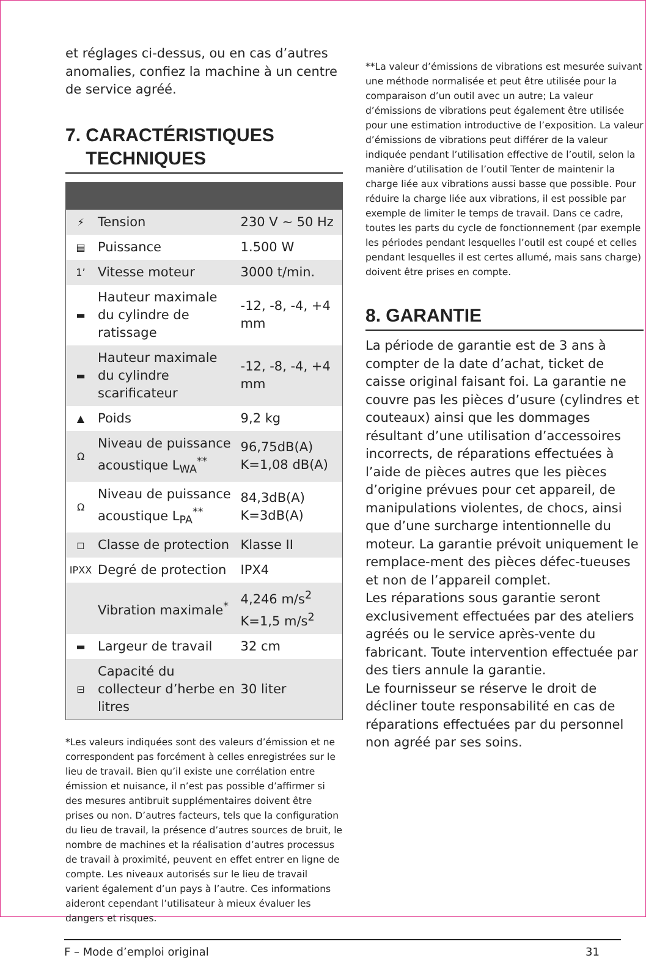et réglages ci-dessus, ou en cas d’autres anomalies, confiez la machine à un centre de service agréé.
7. CARACTÉRISTIQUES
TECHNIQUES
| ⚡ | Tension | 230 V ~ 50 Hz |
| ▤ | Puissance | 1.500 W |
| 1’ | Vitesse moteur | 3000 t/min. |
| ▬ | Hauteur maximale du cylindre de ratissage | -12, -8, -4, +4 mm |
| ▬ | Hauteur maximale du cylindre scarificateur | -12, -8, -4, +4 mm |
| ▲ | Poids | 9,2 kg |
| Ω | Niveau de puissance acoustique L<sub>WA</sub><sup>**</sup> | 96,75dB(A) K=1,08 dB(A) |
| Ω | Niveau de puissance acoustique L<sub>PA</sub><sup>**</sup> | 84,3dB(A) K=3dB(A) |
| ◻ | Classe de protection | Klasse II |
| IPXX | Degré de protection | IPX4 |
| | Vibration maximale<sup>*</sup> | 4,246 m/s<sup>2</sup> K=1,5 m/s<sup>2</sup> |
| ▬ | Largeur de travail | 32 cm |
| ⊟ | Capacité du collecteur d’herbe en litres | 30 liter |
*Les valeurs indiquées sont des valeurs d’émission et ne correspondent pas forcément à celles enregistrées sur le lieu de travail. Bien qu’il existe une corrélation entre émission et nuisance, il n’est pas possible d’affirmer si des mesures antibruit supplémentaires doivent être prises ou non. D’autres facteurs, tels que la configuration du lieu de travail, la présence d’autres sources de bruit, le nombre de machines et la réalisation d’autres processus de travail à proximité, peuvent en effet entrer en ligne de compte. Les niveaux autorisés sur le lieu de travail varient également d’un pays à l’autre. Ces informations aideront cependant l’utilisateur à mieux évaluer les dangers et risques.
**La valeur d’émissions de vibrations est mesurée suivant une méthode normalisée et peut être utilisée pour la comparaison d’un outil avec un autre; La valeur d’émissions de vibrations peut également être utilisée pour une estimation introductive de l’exposition. La valeur d’émissions de vibrations peut différer de la valeur indiquée pendant l’utilisation effective de l’outil, selon la manière d’utilisation de l’outil Tenter de maintenir la charge liée aux vibrations aussi basse que possible. Pour réduire la charge liée aux vibrations, il est possible par exemple de limiter le temps de travail. Dans ce cadre, toutes les parts du cycle de fonctionnement (par exemple les périodes pendant lesquelles l’outil est coupé et celles pendant lesquelles il est certes allumé, mais sans charge) doivent être prises en compte.
8. GARANTIE
La période de garantie est de 3 ans à compter de la date d’achat, ticket de caisse original faisant foi. La garantie ne couvre pas les pièces d’usure (cylindres et couteaux) ainsi que les dommages résultant d’une utilisation d’accessoires incorrects, de réparations effectuées à l’aide de pièces autres que les pièces d’origine prévues pour cet appareil, de manipulations violentes, de chocs, ainsi que d’une surcharge intentionnelle du moteur. La garantie prévoit uniquement le remplace-ment des pièces défec-tueuses et non de l’appareil complet.
Les réparations sous garantie seront exclusivement effectuées par des ateliers agréés ou le service après-vente du fabricant. Toute intervention effectuée par des tiers annule la garantie.
Le fournisseur se réserve le droit de décliner toute responsabilité en cas de réparations effectuées par du personnel non agréé par ses soins.
F – Mode d’emploi original 31